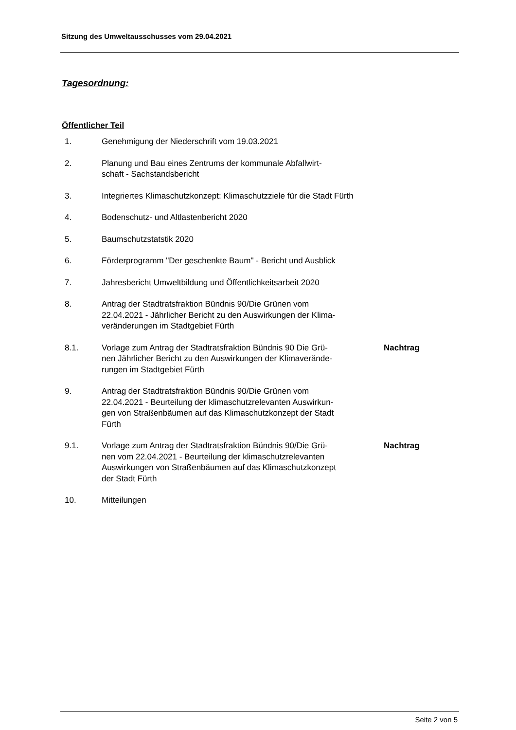Sitzung des Umweltausschusses vom 29.04.2021
Tagesordnung:
Öffentlicher Teil
1. Genehmigung der Niederschrift vom 19.03.2021
2. Planung und Bau eines Zentrums der kommunale Abfallwirt-
schaft - Sachstandsbericht
3. Integriertes Klimaschutzkonzept: Klimaschutzziele für die Stadt Fürth
4. Bodenschutz- und Altlastenbericht 2020
5. Baumschutzstatstik 2020
6. Förderprogramm "Der geschenkte Baum" - Bericht und Ausblick
7. Jahresbericht Umweltbildung und Öffentlichkeitsarbeit 2020
8. Antrag der Stadtratsfraktion Bündnis 90/Die Grünen vom
22.04.2021 - Jährlicher Bericht zu den Auswirkungen der Klima-
veränderungen im Stadtgebiet Fürth
8.1. Vorlage zum Antrag der Stadtratsfraktion Bündnis 90 Die Grü-
nen Jährlicher Bericht zu den Auswirkungen der Klimaverände-
rungen im Stadtgebiet Fürth
Nachtrag
9. Antrag der Stadtratsfraktion Bündnis 90/Die Grünen vom
22.04.2021 - Beurteilung der klimaschutzrelevanten Auswirkun-
gen von Straßenbäumen auf das Klimaschutzkonzept der Stadt
Fürth
9.1. Vorlage zum Antrag der Stadtratsfraktion Bündnis 90/Die Grü-
nen vom 22.04.2021 - Beurteilung der klimaschutzrelevanten
Auswirkungen von Straßenbäumen auf das Klimaschutzkonzept
der Stadt Fürth
Nachtrag
10. Mitteilungen
Seite 2 von 5